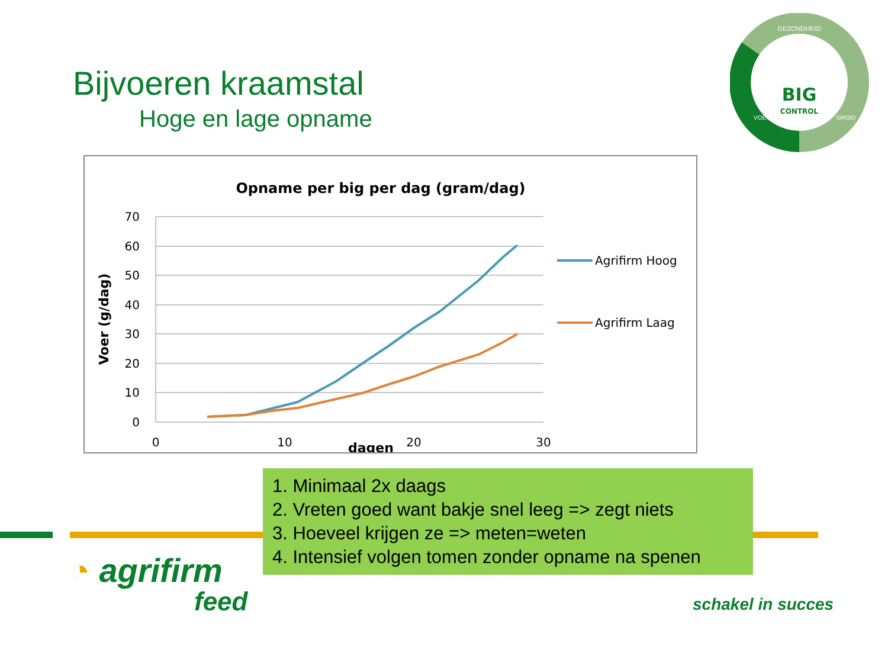BIG
CONTROL
GEZONDHEID
VOEROPNAME
GROEI
Bijvoeren kraamstal
Hoge en lage opname
Opname per big per dag (gram/dag)
70
60
50
40
30
20
10
0
0
10
20
30
dagen
Voer (g/dag)
Agrifirm Hoog
Agrifirm Laag
1. Minimaal 2x daags
2. Vreten goed want bakje snel leeg => zegt niets
3. Hoeveel krijgen ze => meten=weten
4. Intensief volgen tomen zonder opname na spenen
◔ agrifirm
feed
schakel in succes